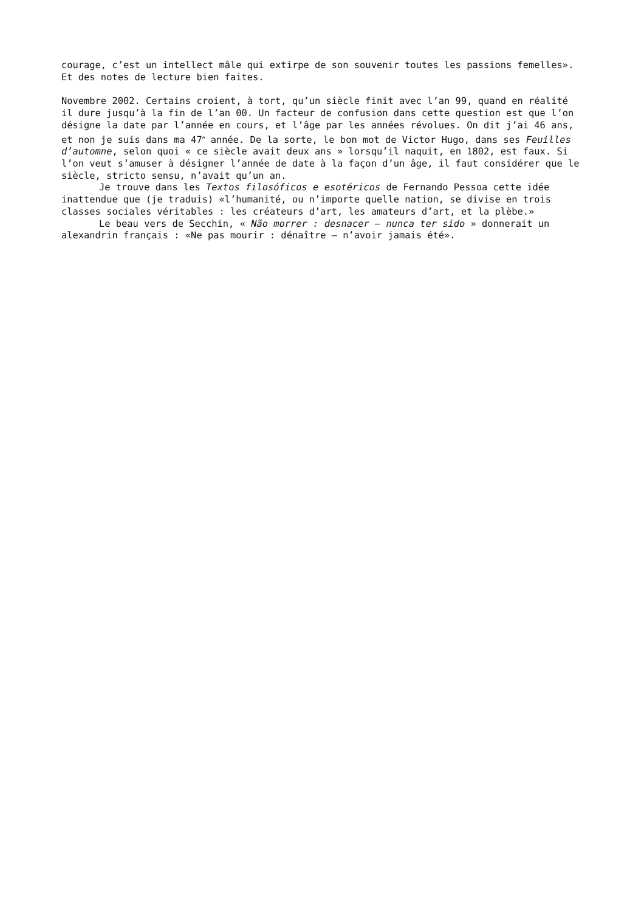courage, c’est un intellect mâle qui extirpe de son souvenir toutes les passions femelles». Et des notes de lecture bien faites.
Novembre 2002. Certains croient, à tort, qu’un siècle finit avec l’an 99, quand en réalité il dure jusqu’à la fin de l’an 00. Un facteur de confusion dans cette question est que l’on désigne la date par l’année en cours, et l’âge par les années révolues. On dit j’ai 46 ans, et non je suis dans ma 47<sup>e</sup> année. De la sorte, le bon mot de Victor Hugo, dans ses Feuilles d’automne, selon quoi « ce siècle avait deux ans » lorsqu’il naquit, en 1802, est faux. Si l’on veut s’amuser à désigner l’année de date à la façon d’un âge, il faut considérer que le siècle, stricto sensu, n’avait qu’un an.
Je trouve dans les Textos filosóficos e esotéricos de Fernando Pessoa cette idée inattendue que (je traduis) «l’humanité, ou n’importe quelle nation, se divise en trois classes sociales véritables : les créateurs d’art, les amateurs d’art, et la plèbe.»
Le beau vers de Secchin, « Não morrer : desnacer – nunca ter sido » donnerait un alexandrin français : «Ne pas mourir : dénaître – n’avoir jamais été».